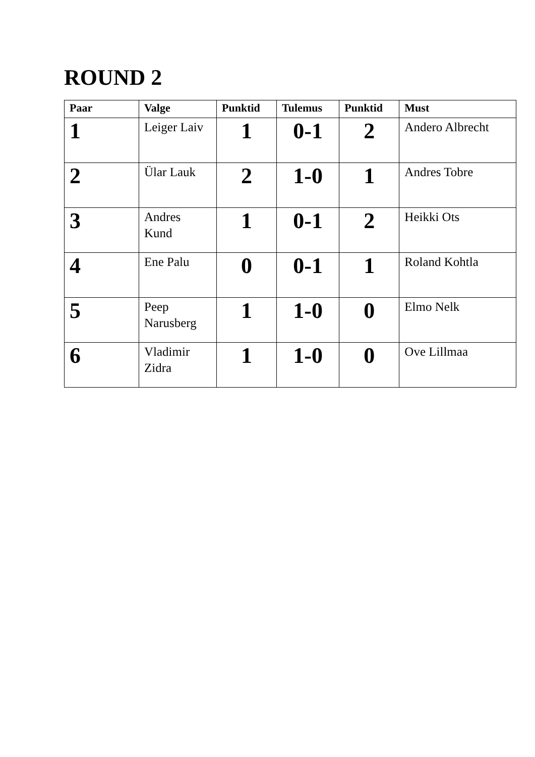ROUND 2
| Paar | Valge | Punktid | Tulemus | Punktid | Must |
| --- | --- | --- | --- | --- | --- |
| 1 | Leiger Laiv | 1 | 0-1 | 2 | Andero Albrecht |
| 2 | Ülar Lauk | 2 | 1-0 | 1 | Andres Tobre |
| 3 | Andres Kund | 1 | 0-1 | 2 | Heikki Ots |
| 4 | Ene Palu | 0 | 0-1 | 1 | Roland Kohtla |
| 5 | Peep Narusberg | 1 | 1-0 | 0 | Elmo Nelk |
| 6 | Vladimir Zidra | 1 | 1-0 | 0 | Ove Lillmaa |